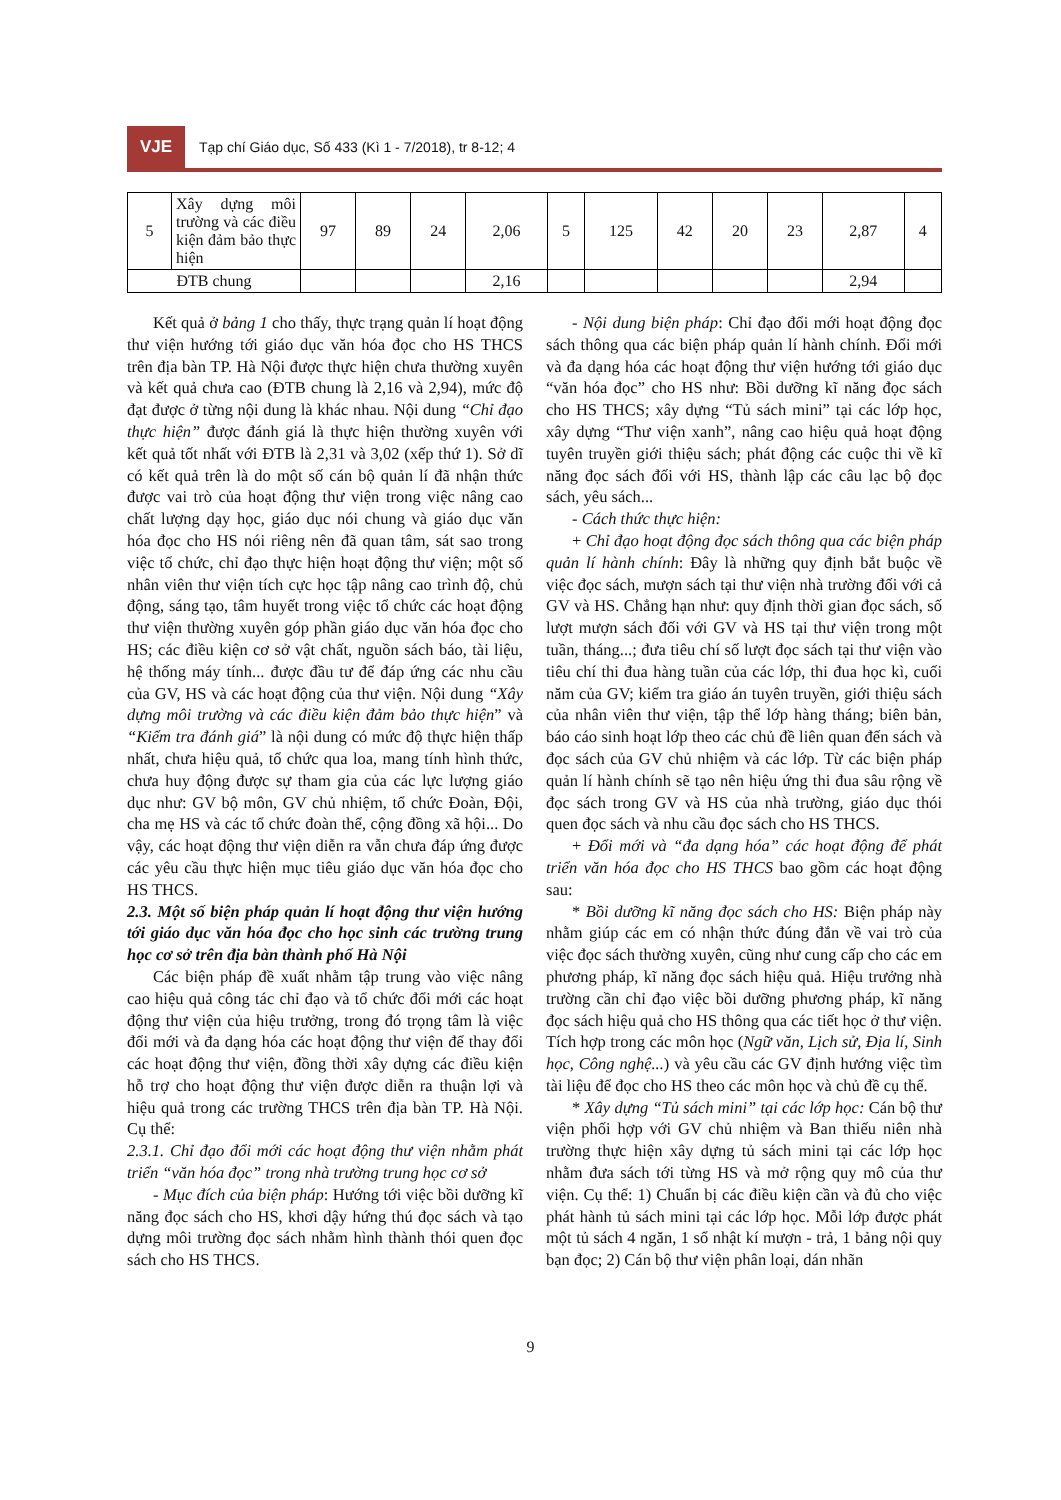VJE
Tạp chí Giáo dục, Số 433 (Kì 1 - 7/2018), tr 8-12; 4
| 5 | Xây dựng môi trường và các điều kiện đảm bảo thực hiện | 97 | 89 | 24 | 2,06 | 5 | 125 | 42 | 20 | 23 | 2,87 | 4 |
| ĐTB chung | | | | | 2,16 | | | | | | 2,94 | |
Kết quả ở bảng 1 cho thấy, thực trạng quản lí hoạt động thư viện hướng tới giáo dục văn hóa đọc cho HS THCS trên địa bàn TP. Hà Nội được thực hiện chưa thường xuyên và kết quả chưa cao (ĐTB chung là 2,16 và 2,94), mức độ đạt được ở từng nội dung là khác nhau. Nội dung “Chỉ đạo thực hiện” được đánh giá là thực hiện thường xuyên với kết quả tốt nhất với ĐTB là 2,31 và 3,02 (xếp thứ 1). Sở dĩ có kết quả trên là do một số cán bộ quản lí đã nhận thức được vai trò của hoạt động thư viện trong việc nâng cao chất lượng dạy học, giáo dục nói chung và giáo dục văn hóa đọc cho HS nói riêng nên đã quan tâm, sát sao trong việc tổ chức, chỉ đạo thực hiện hoạt động thư viện; một số nhân viên thư viện tích cực học tập nâng cao trình độ, chủ động, sáng tạo, tâm huyết trong việc tổ chức các hoạt động thư viện thường xuyên góp phần giáo dục văn hóa đọc cho HS; các điều kiện cơ sở vật chất, nguồn sách báo, tài liệu, hệ thống máy tính... được đầu tư để đáp ứng các nhu cầu của GV, HS và các hoạt động của thư viện. Nội dung “Xây dựng môi trường và các điều kiện đảm bảo thực hiện” và “Kiểm tra đánh giá” là nội dung có mức độ thực hiện thấp nhất, chưa hiệu quả, tổ chức qua loa, mang tính hình thức, chưa huy động được sự tham gia của các lực lượng giáo dục như: GV bộ môn, GV chủ nhiệm, tổ chức Đoàn, Đội, cha mẹ HS và các tổ chức đoàn thể, cộng đồng xã hội... Do vậy, các hoạt động thư viện diễn ra vẫn chưa đáp ứng được các yêu cầu thực hiện mục tiêu giáo dục văn hóa đọc cho HS THCS.
2.3. Một số biện pháp quản lí hoạt động thư viện hướng tới giáo dục văn hóa đọc cho học sinh các trường trung học cơ sở trên địa bàn thành phố Hà Nội
Các biện pháp đề xuất nhằm tập trung vào việc nâng cao hiệu quả công tác chỉ đạo và tổ chức đổi mới các hoạt động thư viện của hiệu trưởng, trong đó trọng tâm là việc đổi mới và đa dạng hóa các hoạt động thư viện để thay đổi các hoạt động thư viện, đồng thời xây dựng các điều kiện hỗ trợ cho hoạt động thư viện được diễn ra thuận lợi và hiệu quả trong các trường THCS trên địa bàn TP. Hà Nội. Cụ thể:
2.3.1. Chỉ đạo đổi mới các hoạt động thư viện nhằm phát triển “văn hóa đọc” trong nhà trường trung học cơ sở
- Mục đích của biện pháp: Hướng tới việc bồi dưỡng kĩ năng đọc sách cho HS, khơi dậy hứng thú đọc sách và tạo dựng môi trường đọc sách nhằm hình thành thói quen đọc sách cho HS THCS.
- Nội dung biện pháp: Chỉ đạo đổi mới hoạt động đọc sách thông qua các biện pháp quản lí hành chính. Đổi mới và đa dạng hóa các hoạt động thư viện hướng tới giáo dục “văn hóa đọc” cho HS như: Bồi dưỡng kĩ năng đọc sách cho HS THCS; xây dựng “Tủ sách mini” tại các lớp học, xây dựng “Thư viện xanh”, nâng cao hiệu quả hoạt động tuyên truyền giới thiệu sách; phát động các cuộc thi về kĩ năng đọc sách đối với HS, thành lập các câu lạc bộ đọc sách, yêu sách...
- Cách thức thực hiện:
+ Chỉ đạo hoạt động đọc sách thông qua các biện pháp quản lí hành chính: Đây là những quy định bắt buộc về việc đọc sách, mượn sách tại thư viện nhà trường đối với cả GV và HS. Chẳng hạn như: quy định thời gian đọc sách, số lượt mượn sách đối với GV và HS tại thư viện trong một tuần, tháng...; đưa tiêu chí số lượt đọc sách tại thư viện vào tiêu chí thi đua hàng tuần của các lớp, thi đua học kì, cuối năm của GV; kiểm tra giáo án tuyên truyền, giới thiệu sách của nhân viên thư viện, tập thể lớp hàng tháng; biên bản, báo cáo sinh hoạt lớp theo các chủ đề liên quan đến sách và đọc sách của GV chủ nhiệm và các lớp. Từ các biện pháp quản lí hành chính sẽ tạo nên hiệu ứng thi đua sâu rộng về đọc sách trong GV và HS của nhà trường, giáo dục thói quen đọc sách và nhu cầu đọc sách cho HS THCS.
+ Đổi mới và “đa dạng hóa” các hoạt động để phát triển văn hóa đọc cho HS THCS bao gồm các hoạt động sau:
* Bồi dưỡng kĩ năng đọc sách cho HS: Biện pháp này nhằm giúp các em có nhận thức đúng đắn về vai trò của việc đọc sách thường xuyên, cũng như cung cấp cho các em phương pháp, kĩ năng đọc sách hiệu quả. Hiệu trưởng nhà trường cần chỉ đạo việc bồi dưỡng phương pháp, kĩ năng đọc sách hiệu quả cho HS thông qua các tiết học ở thư viện. Tích hợp trong các môn học (Ngữ văn, Lịch sử, Địa lí, Sinh học, Công nghệ...) và yêu cầu các GV định hướng việc tìm tài liệu để đọc cho HS theo các môn học và chủ đề cụ thể.
* Xây dựng “Tủ sách mini” tại các lớp học: Cán bộ thư viện phối hợp với GV chủ nhiệm và Ban thiếu niên nhà trường thực hiện xây dựng tủ sách mini tại các lớp học nhằm đưa sách tới từng HS và mở rộng quy mô của thư viện. Cụ thể: 1) Chuẩn bị các điều kiện cần và đủ cho việc phát hành tủ sách mini tại các lớp học. Mỗi lớp được phát một tủ sách 4 ngăn, 1 sổ nhật kí mượn - trả, 1 bảng nội quy bạn đọc; 2) Cán bộ thư viện phân loại, dán nhãn
9